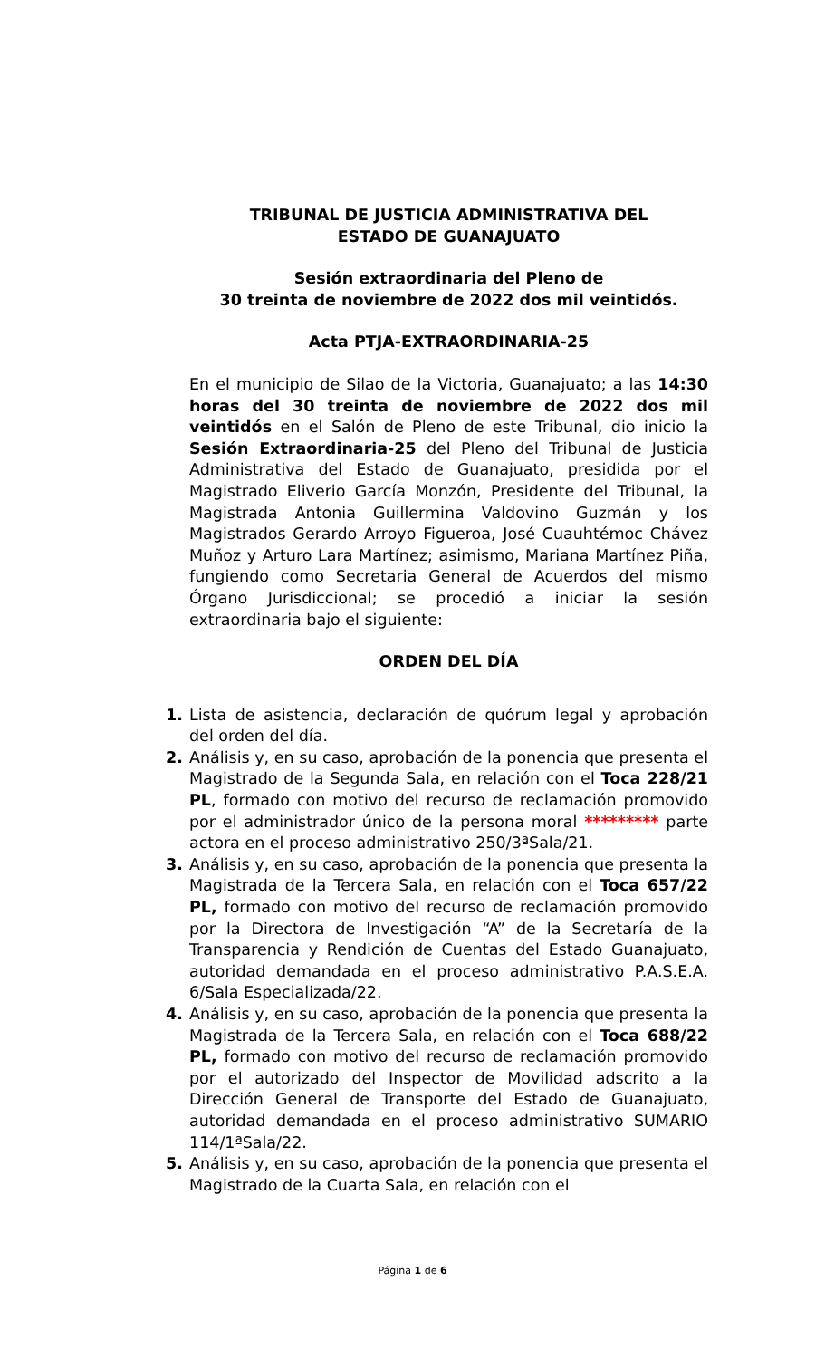TRIBUNAL DE JUSTICIA ADMINISTRATIVA DEL
ESTADO DE GUANAJUATO
Sesión extraordinaria del Pleno de
30 treinta de noviembre de 2022 dos mil veintidós.
Acta PTJA-EXTRAORDINARIA-25
En el municipio de Silao de la Victoria, Guanajuato; a las 14:30 horas del 30 treinta de noviembre de 2022 dos mil veintidós en el Salón de Pleno de este Tribunal, dio inicio la Sesión Extraordinaria-25 del Pleno del Tribunal de Justicia Administrativa del Estado de Guanajuato, presidida por el Magistrado Eliverio García Monzón, Presidente del Tribunal, la Magistrada Antonia Guillermina Valdovino Guzmán y los Magistrados Gerardo Arroyo Figueroa, José Cuauhtémoc Chávez Muñoz y Arturo Lara Martínez; asimismo, Mariana Martínez Piña, fungiendo como Secretaria General de Acuerdos del mismo Órgano Jurisdiccional; se procedió a iniciar la sesión extraordinaria bajo el siguiente:
ORDEN DEL DÍA
1. Lista de asistencia, declaración de quórum legal y aprobación del orden del día.
2. Análisis y, en su caso, aprobación de la ponencia que presenta el Magistrado de la Segunda Sala, en relación con el Toca 228/21 PL, formado con motivo del recurso de reclamación promovido por el administrador único de la persona moral ********* parte actora en el proceso administrativo 250/3ªSala/21.
3. Análisis y, en su caso, aprobación de la ponencia que presenta la Magistrada de la Tercera Sala, en relación con el Toca 657/22 PL, formado con motivo del recurso de reclamación promovido por la Directora de Investigación “A” de la Secretaría de la Transparencia y Rendición de Cuentas del Estado Guanajuato, autoridad demandada en el proceso administrativo P.A.S.E.A. 6/Sala Especializada/22.
4. Análisis y, en su caso, aprobación de la ponencia que presenta la Magistrada de la Tercera Sala, en relación con el Toca 688/22 PL, formado con motivo del recurso de reclamación promovido por el autorizado del Inspector de Movilidad adscrito a la Dirección General de Transporte del Estado de Guanajuato, autoridad demandada en el proceso administrativo SUMARIO 114/1ªSala/22.
5. Análisis y, en su caso, aprobación de la ponencia que presenta el Magistrado de la Cuarta Sala, en relación con el
Página 1 de 6